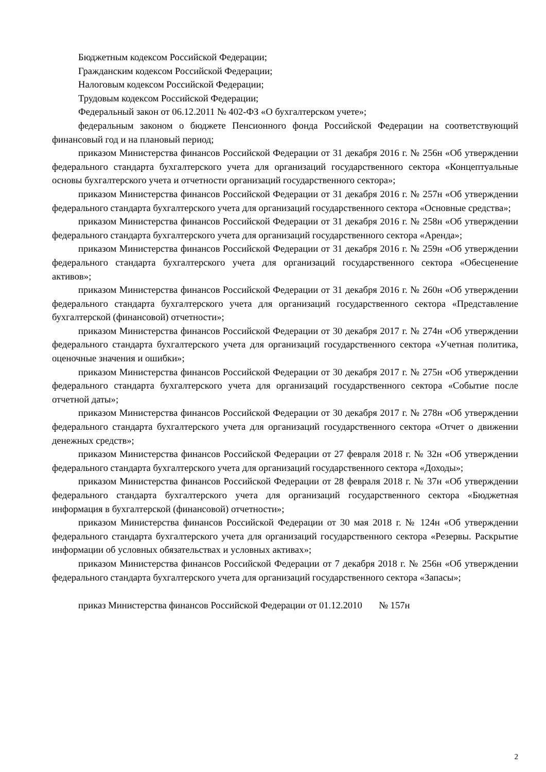Бюджетным кодексом Российской Федерации;
Гражданским кодексом Российской Федерации;
Налоговым кодексом Российской Федерации;
Трудовым кодексом Российской Федерации;
Федеральный закон от 06.12.2011 № 402-ФЗ «О бухгалтерском учете»;
федеральным законом о бюджете Пенсионного фонда Российской Федерации на соответствующий финансовый год и на плановый период;
приказом Министерства финансов Российской Федерации от 31 декабря 2016 г. № 256н «Об утверждении федерального стандарта бухгалтерского учета для организаций государственного сектора «Концептуальные основы бухгалтерского учета и отчетности организаций государственного сектора»;
приказом Министерства финансов Российской Федерации от 31 декабря 2016 г. № 257н «Об утверждении федерального стандарта бухгалтерского учета для организаций государственного сектора «Основные средства»;
приказом Министерства финансов Российской Федерации от 31 декабря 2016 г. № 258н «Об утверждении федерального стандарта бухгалтерского учета для организаций государственного сектора «Аренда»;
приказом Министерства финансов Российской Федерации от 31 декабря 2016 г. № 259н «Об утверждении федерального стандарта бухгалтерского учета для организаций государственного сектора «Обесценение активов»;
приказом Министерства финансов Российской Федерации от 31 декабря 2016 г. № 260н «Об утверждении федерального стандарта бухгалтерского учета для организаций государственного сектора «Представление бухгалтерской (финансовой) отчетности»;
приказом Министерства финансов Российской Федерации от 30 декабря 2017 г. № 274н «Об утверждении федерального стандарта бухгалтерского учета для организаций государственного сектора «Учетная политика, оценочные значения и ошибки»;
приказом Министерства финансов Российской Федерации от 30 декабря 2017 г. № 275н «Об утверждении федерального стандарта бухгалтерского учета для организаций государственного сектора «Событие после отчетной даты»;
приказом Министерства финансов Российской Федерации от 30 декабря 2017 г. № 278н «Об утверждении федерального стандарта бухгалтерского учета для организаций государственного сектора «Отчет о движении денежных средств»;
приказом Министерства финансов Российской Федерации от 27 февраля 2018 г. № 32н «Об утверждении федерального стандарта бухгалтерского учета для организаций государственного сектора «Доходы»;
приказом Министерства финансов Российской Федерации от 28 февраля 2018 г. № 37н «Об утверждении федерального стандарта бухгалтерского учета для организаций государственного сектора «Бюджетная информация в бухгалтерской (финансовой) отчетности»;
приказом Министерства финансов Российской Федерации от 30 мая 2018 г. № 124н «Об утверждении федерального стандарта бухгалтерского учета для организаций государственного сектора «Резервы. Раскрытие информации об условных обязательствах и условных активах»;
приказом Министерства финансов Российской Федерации от 7 декабря 2018 г. № 256н «Об утверждении федерального стандарта бухгалтерского учета для организаций государственного сектора «Запасы»;
приказ Министерства финансов Российской Федерации от 01.12.2010 № 157н
2